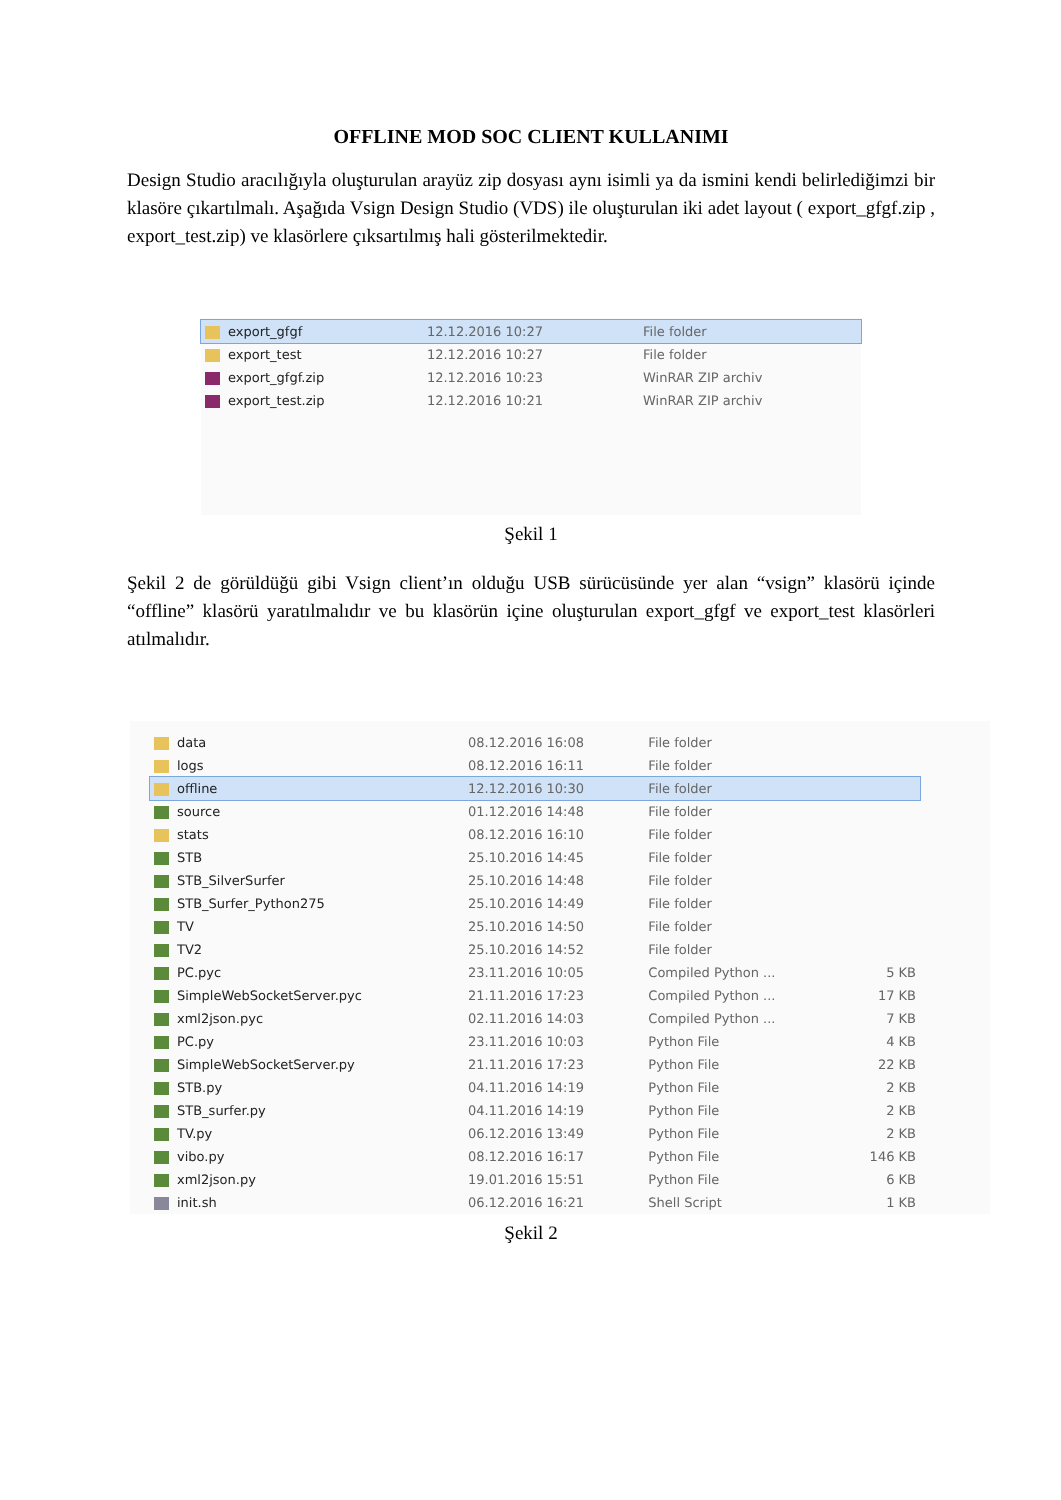OFFLINE MOD SOC CLIENT KULLANIMI
Design Studio aracılığıyla oluşturulan arayüz zip dosyası aynı isimli ya da ismini kendi belirlediğimzi bir klasöre çıkartılmalı. Aşağıda Vsign Design Studio (VDS) ile oluşturulan iki adet layout ( export_gfgf.zip , export_test.zip) ve klasörlere çıksartılmış hali gösterilmektedir.
| export_gfgf | 12.12.2016 10:27 | File folder |
| export_test | 12.12.2016 10:27 | File folder |
| export_gfgf.zip | 12.12.2016 10:23 | WinRAR ZIP archiv |
| export_test.zip | 12.12.2016 10:21 | WinRAR ZIP archiv |
Şekil 1
Şekil 2 de görüldüğü gibi Vsign client’ın olduğu USB sürücüsünde yer alan “vsign” klasörü içinde “offline” klasörü yaratılmalıdır ve bu klasörün içine oluşturulan export_gfgf ve export_test klasörleri atılmalıdır.
| data | 08.12.2016 16:08 | File folder | |
| logs | 08.12.2016 16:11 | File folder | |
| offline | 12.12.2016 10:30 | File folder | |
| source | 01.12.2016 14:48 | File folder | |
| stats | 08.12.2016 16:10 | File folder | |
| STB | 25.10.2016 14:45 | File folder | |
| STB_SilverSurfer | 25.10.2016 14:48 | File folder | |
| STB_Surfer_Python275 | 25.10.2016 14:49 | File folder | |
| TV | 25.10.2016 14:50 | File folder | |
| TV2 | 25.10.2016 14:52 | File folder | |
| PC.pyc | 23.11.2016 10:05 | Compiled Python ... | 5 KB |
| SimpleWebSocketServer.pyc | 21.11.2016 17:23 | Compiled Python ... | 17 KB |
| xml2json.pyc | 02.11.2016 14:03 | Compiled Python ... | 7 KB |
| PC.py | 23.11.2016 10:03 | Python File | 4 KB |
| SimpleWebSocketServer.py | 21.11.2016 17:23 | Python File | 22 KB |
| STB.py | 04.11.2016 14:19 | Python File | 2 KB |
| STB_surfer.py | 04.11.2016 14:19 | Python File | 2 KB |
| TV.py | 06.12.2016 13:49 | Python File | 2 KB |
| vibo.py | 08.12.2016 16:17 | Python File | 146 KB |
| xml2json.py | 19.01.2016 15:51 | Python File | 6 KB |
| init.sh | 06.12.2016 16:21 | Shell Script | 1 KB |
Şekil 2